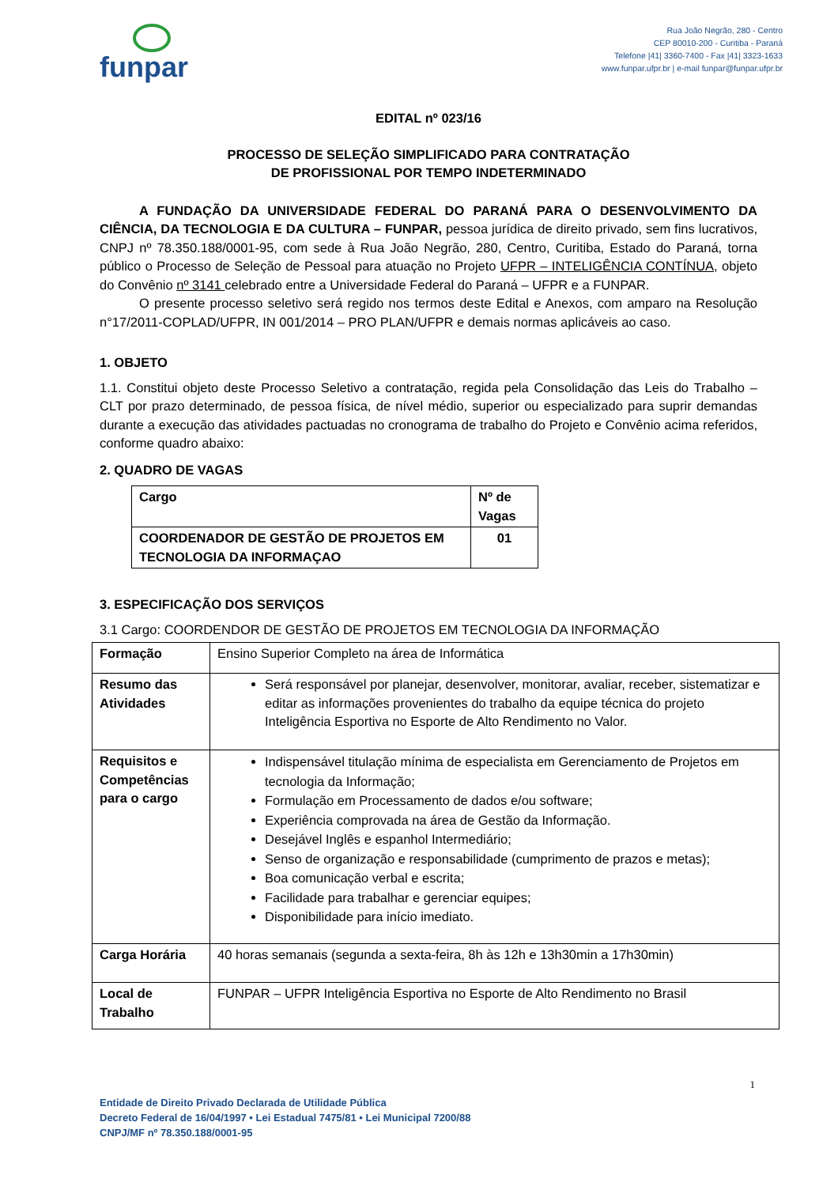funpar
Rua João Negrão, 280 - Centro
CEP 80010-200 - Curitiba - Paraná
Telefone |41| 3360-7400 - Fax |41| 3323-1633
www.funpar.ufpr.br | e-mail funpar@funpar.ufpr.br
EDITAL nº 023/16
PROCESSO DE SELEÇÃO SIMPLIFICADO PARA CONTRATAÇÃO
DE PROFISSIONAL POR TEMPO INDETERMINADO
A FUNDAÇÃO DA UNIVERSIDADE FEDERAL DO PARANÁ PARA O DESENVOLVIMENTO DA CIÊNCIA, DA TECNOLOGIA E DA CULTURA – FUNPAR, pessoa jurídica de direito privado, sem fins lucrativos, CNPJ nº 78.350.188/0001-95, com sede à Rua João Negrão, 280, Centro, Curitiba, Estado do Paraná, torna público o Processo de Seleção de Pessoal para atuação no Projeto UFPR – INTELIGÊNCIA CONTÍNUA, objeto do Convênio nº 3141 celebrado entre a Universidade Federal do Paraná – UFPR e a FUNPAR.
O presente processo seletivo será regido nos termos deste Edital e Anexos, com amparo na Resolução n°17/2011-COPLAD/UFPR, IN 001/2014 – PRO PLAN/UFPR e demais normas aplicáveis ao caso.
1. OBJETO
1.1. Constitui objeto deste Processo Seletivo a contratação, regida pela Consolidação das Leis do Trabalho – CLT por prazo determinado, de pessoa física, de nível médio, superior ou especializado para suprir demandas durante a execução das atividades pactuadas no cronograma de trabalho do Projeto e Convênio acima referidos, conforme quadro abaixo:
2. QUADRO DE VAGAS
| Cargo | Nº de Vagas |
| COORDENADOR DE GESTÃO DE PROJETOS EM TECNOLOGIA DA INFORMAÇAO | 01 |
3. ESPECIFICAÇÃO DOS SERVIÇOS
3.1 Cargo: COORDENDOR DE GESTÃO DE PROJETOS EM TECNOLOGIA DA INFORMAÇÃO
| Formação | Ensino Superior Completo na área de Informática |
| Resumo das Atividades | Será responsável por planejar, desenvolver, monitorar, avaliar, receber, sistematizar e editar as informações provenientes do trabalho da equipe técnica do projeto Inteligência Esportiva no Esporte de Alto Rendimento no Valor. |
| Requisitos e Competências para o cargo | Indispensável titulação mínima de especialista em Gerenciamento de Projetos em tecnologia da Informação; Formulação em Processamento de dados e/ou software; Experiência comprovada na área de Gestão da Informação. Desejável Inglês e espanhol Intermediário; Senso de organização e responsabilidade (cumprimento de prazos e metas); Boa comunicação verbal e escrita; Facilidade para trabalhar e gerenciar equipes; Disponibilidade para início imediato. |
| Carga Horária | 40 horas semanais (segunda a sexta-feira, 8h às 12h e 13h30min a 17h30min) |
| Local de Trabalho | FUNPAR – UFPR Inteligência Esportiva no Esporte de Alto Rendimento no Brasil |
1
Entidade de Direito Privado Declarada de Utilidade Pública
Decreto Federal de 16/04/1997 • Lei Estadual 7475/81 • Lei Municipal 7200/88
CNPJ/MF nº 78.350.188/0001-95